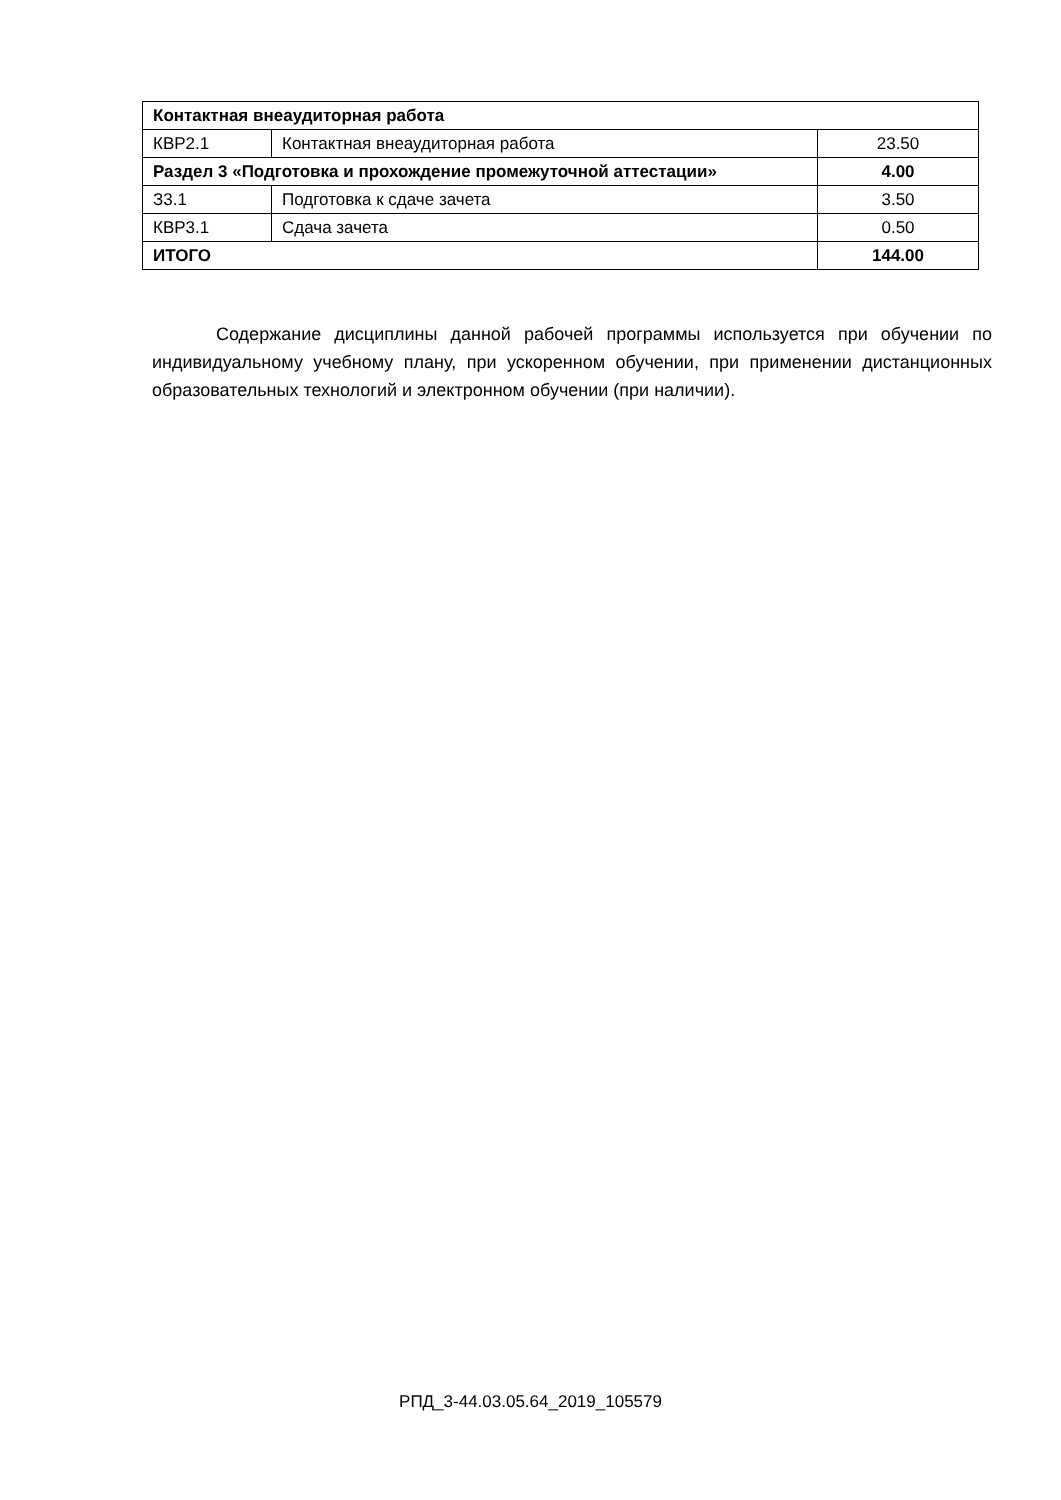| Контактная внеаудиторная работа | | |
| КВР2.1 | Контактная внеаудиторная работа | 23.50 |
| Раздел 3 «Подготовка и прохождение промежуточной аттестации» | | 4.00 |
| З3.1 | Подготовка к сдаче зачета | 3.50 |
| КВР3.1 | Сдача зачета | 0.50 |
| ИТОГО | | 144.00 |
Содержание дисциплины данной рабочей программы используется при обучении по индивидуальному учебному плану, при ускоренном обучении, при применении дистанционных образовательных технологий и электронном обучении (при наличии).
РПД_3-44.03.05.64_2019_105579